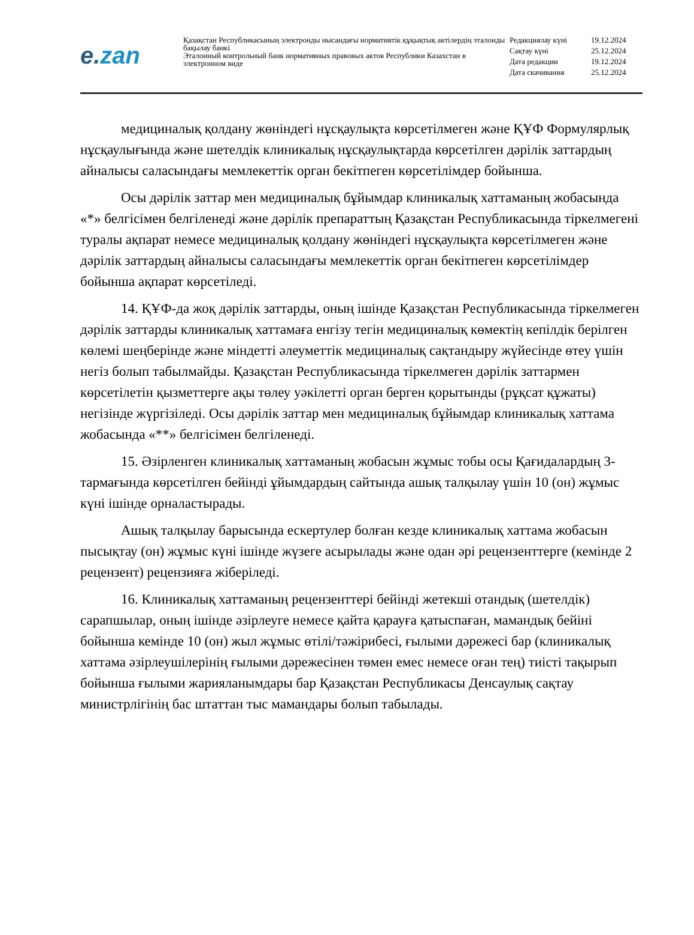e.zan
Қазақстан Республикасының электронды нысандағы нормативтік құқықтық актілердің эталонды бақылау банкі
Эталонный контрольный банк нормативных правовых актов Республики Казахстан в электронном виде
| Редакциялау күні | 19.12.2024 |
| Сақтау күні | 25.12.2024 |
| Дата редакции | 19.12.2024 |
| Дата скачивания | 25.12.2024 |
медициналық қолдану жөніндегі нұсқаулықта көрсетілмеген және ҚҰФ Формулярлық нұсқаулығында және шетелдік клиникалық нұсқаулықтарда көрсетілген дәрілік заттардың айналысы саласындағы мемлекеттік орган бекітпеген көрсетілімдер бойынша.
Осы дәрілік заттар мен медициналық бұйымдар клиникалық хаттаманың жобасында «*» белгісімен белгіленеді және дәрілік препараттың Қазақстан Республикасында тіркелмегені туралы ақпарат немесе медициналық қолдану жөніндегі нұсқаулықта көрсетілмеген және дәрілік заттардың айналысы саласындағы мемлекеттік орган бекітпеген көрсетілімдер бойынша ақпарат көрсетіледі.
14. ҚҰФ-да жоқ дәрілік заттарды, оның ішінде Қазақстан Республикасында тіркелмеген дәрілік заттарды клиникалық хаттамаға енгізу тегін медициналық көмектің кепілдік берілген көлемі шеңберінде және міндетті әлеуметтік медициналық сақтандыру жүйесінде өтеу үшін негіз болып табылмайды. Қазақстан Республикасында тіркелмеген дәрілік заттармен көрсетілетін қызметтерге ақы төлеу уәкілетті орган берген қорытынды (рұқсат құжаты) негізінде жүргізіледі. Осы дәрілік заттар мен медициналық бұйымдар клиникалық хаттама жобасында «**» белгісімен белгіленеді.
15. Әзірленген клиникалық хаттаманың жобасын жұмыс тобы осы Қағидалардың 3-тармағында көрсетілген бейінді ұйымдардың сайтында ашық талқылау үшін 10 (он) жұмыс күні ішінде орналастырады.
Ашық талқылау барысында ескертулер болған кезде клиникалық хаттама жобасын пысықтау (он) жұмыс күні ішінде жүзеге асырылады және одан әрі рецензенттерге (кемінде 2 рецензент) рецензияға жіберіледі.
16. Клиникалық хаттаманың рецензенттері бейінді жетекші отандық (шетелдік) сарапшылар, оның ішінде әзірлеуге немесе қайта қарауға қатыспаған, мамандық бейіні бойынша кемінде 10 (он) жыл жұмыс өтілі/тәжірибесі, ғылыми дәрежесі бар (клиникалық хаттама әзірлеушілерінің ғылыми дәрежесінен төмен емес немесе оған тең) тиісті тақырып бойынша ғылыми жарияланымдары бар Қазақстан Республикасы Денсаулық сақтау министрлігінің бас штаттан тыс мамандары болып табылады.